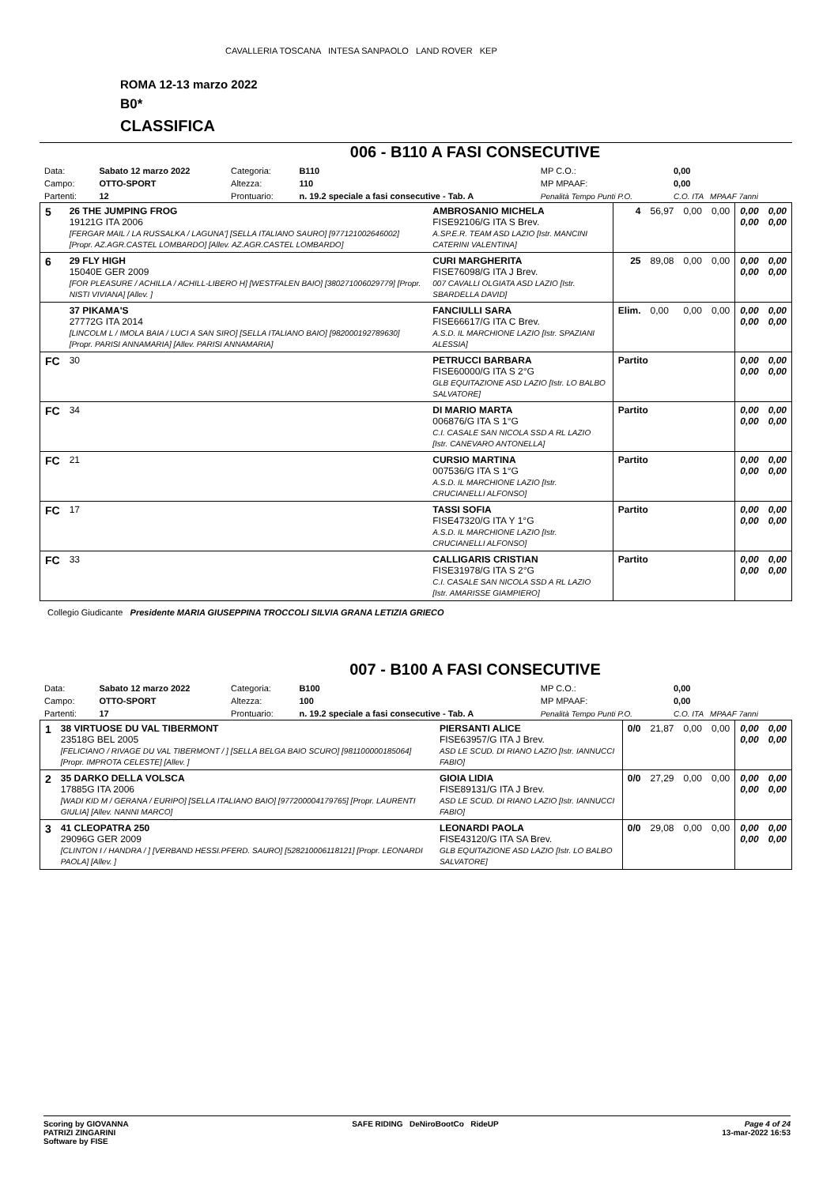ROMA 12-13 marzo 2022
B0*
CLASSIFICA
CAVALLERIA TOSCANA INTESA SANPAOLO LAND ROVER KEP
006 - B110 A FASI CONSECUTIVE
| Data: | Sabato 12 marzo 2022 | Categoria: | B110 | MP C.O.: | 0,00 |
| Campo: | OTTO-SPORT | Altezza: | 110 | MP MPAAF: | 0,00 |
| Partenti: | 12 | Prontuario: | n. 19.2 speciale a fasi consecutive - Tab. A | Penalità Tempo Punti P.O. | C.O. ITA MPAAF 7anni |
| 5 | 26 THE JUMPING FROG 19121G ITA 2006 [FERGAR MAIL / LA RUSSALKA / LAGUNA'] [SELLA ITALIANO SAURO] [977121002646002] [Propr. AZ.AGR.CASTEL LOMBARDO] [Allev. AZ.AGR.CASTEL LOMBARDO] | AMBROSANIO MICHELA FISE92106/G ITA S Brev. A.SP.E.R. TEAM ASD LAZIO [Istr. MANCINI CATERINI VALENTINA] | 4 | 56,97 | 0,00 | 0,00 | 0,00 0,00 | 0,00 0,00 |
| 6 | 29 FLY HIGH 15040E GER 2009 [FOR PLEASURE / ACHILLA / ACHILL-LIBERO H] [WESTFALEN BAIO] [380271006029779] [Propr. NISTI VIVIANA] [Allev. ] | CURI MARGHERITA FISE76098/G ITA J Brev. 007 CAVALLI OLGIATA ASD LAZIO [Istr. SBARDELLA DAVID] | 25 | 89,08 | 0,00 | 0,00 | 0,00 0,00 | 0,00 0,00 |
| | 37 PIKAMA'S 27772G ITA 2014 [LINCOLM L / IMOLA BAIA / LUCI A SAN SIRO] [SELLA ITALIANO BAIO] [982000192789630] [Propr. PARISI ANNAMARIA] [Allev. PARISI ANNAMARIA] | FANCIULLI SARA FISE66617/G ITA C Brev. A.S.D. IL MARCHIONE LAZIO [Istr. SPAZIANI ALESSIA] | Elim. | 0,00 | 0,00 | 0,00 | 0,00 0,00 | 0,00 0,00 |
| FC | 30 | PETRUCCI BARBARA FISE60000/G ITA S 2°G GLB EQUITAZIONE ASD LAZIO [Istr. LO BALBO SALVATORE] | Partito | | | | 0,00 0,00 | 0,00 0,00 |
| FC | 34 | DI MARIO MARTA 006876/G ITA S 1°G C.I. CASALE SAN NICOLA SSD A RL LAZIO [Istr. CANEVARO ANTONELLA] | Partito | | | | 0,00 0,00 | 0,00 0,00 |
| FC | 21 | CURSIO MARTINA 007536/G ITA S 1°G A.S.D. IL MARCHIONE LAZIO [Istr. CRUCIANELLI ALFONSO] | Partito | | | | 0,00 0,00 | 0,00 0,00 |
| FC | 17 | TASSI SOFIA FISE47320/G ITA Y 1°G A.S.D. IL MARCHIONE LAZIO [Istr. CRUCIANELLI ALFONSO] | Partito | | | | 0,00 0,00 | 0,00 0,00 |
| FC | 33 | CALLIGARIS CRISTIAN FISE31978/G ITA S 2°G C.I. CASALE SAN NICOLA SSD A RL LAZIO [Istr. AMARISSE GIAMPIERO] | Partito | | | | 0,00 0,00 | 0,00 0,00 |
Collegio Giudicante Presidente MARIA GIUSEPPINA TROCCOLI SILVIA GRANA LETIZIA GRIECO
007 - B100 A FASI CONSECUTIVE
| Data: | Sabato 12 marzo 2022 | Categoria: | B100 | MP C.O.: | 0,00 |
| Campo: | OTTO-SPORT | Altezza: | 100 | MP MPAAF: | 0,00 |
| Partenti: | 17 | Prontuario: | n. 19.2 speciale a fasi consecutive - Tab. A | Penalità Tempo Punti P.O. | C.O. ITA MPAAF 7anni |
| 1 | 38 VIRTUOSE DU VAL TIBERMONT 23518G BEL 2005 [FELICIANO / RIVAGE DU VAL TIBERMONT / ] [SELLA BELGA BAIO SCURO] [981100000185064] [Propr. IMPROTA CELESTE] [Allev. ] | PIERSANTI ALICE FISE63957/G ITA J Brev. ASD LE SCUD. DI RIANO LAZIO [Istr. IANNUCCI FABIO] | 0/0 | 21,87 | 0,00 | 0,00 | 0,00 0,00 | 0,00 0,00 |
| 2 | 35 DARKO DELLA VOLSCA 17885G ITA 2006 [WADI KID M / GERANA / EURIPO] [SELLA ITALIANO BAIO] [977200004179765] [Propr. LAURENTI GIULIA] [Allev. NANNI MARCO] | GIOIA LIDIA FISE89131/G ITA J Brev. ASD LE SCUD. DI RIANO LAZIO [Istr. IANNUCCI FABIO] | 0/0 | 27,29 | 0,00 | 0,00 | 0,00 0,00 | 0,00 0,00 |
| 3 | 41 CLEOPATRA 250 29096G GER 2009 [CLINTON I / HANDRA / ] [VERBAND HESSI.PFERD. SAURO] [528210006118121] [Propr. LEONARDI PAOLA] [Allev. ] | LEONARDI PAOLA FISE43120/G ITA SA Brev. GLB EQUITAZIONE ASD LAZIO [Istr. LO BALBO SALVATORE] | 0/0 | 29,08 | 0,00 | 0,00 | 0,00 0,00 | 0,00 0,00 |
Scoring by GIOVANNA
PATRIZI ZINGARINI
Software by FISE
SAFE RIDING DeNiroBootCo RideUP
Page 4 of 24
13-mar-2022 16:53